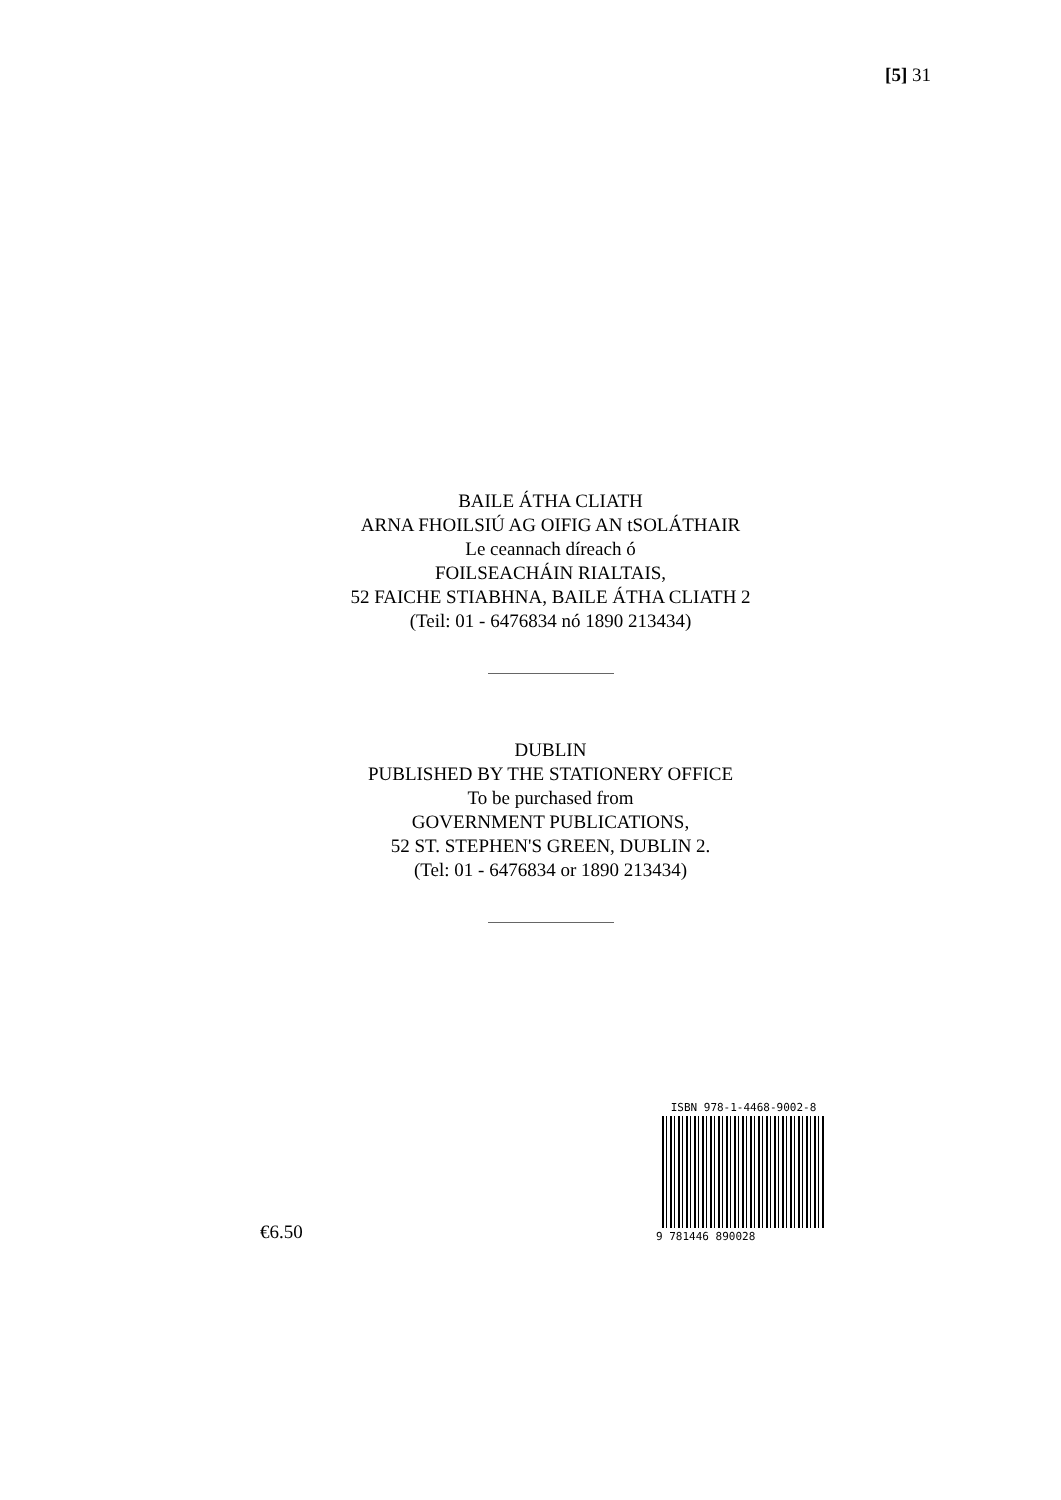[5] 31
BAILE ÁTHA CLIATH
ARNA FHOILSIÚ AG OIFIG AN tSOLÁTHAIR
Le ceannach díreach ó
FOILSEACHÁIN RIALTAIS,
52 FAICHE STIABHNA, BAILE ÁTHA CLIATH 2
(Teil: 01 - 6476834 nó 1890 213434)
DUBLIN
PUBLISHED BY THE STATIONERY OFFICE
To be purchased from
GOVERNMENT PUBLICATIONS,
52 ST. STEPHEN'S GREEN, DUBLIN 2.
(Tel: 01 - 6476834 or 1890 213434)
€6.50
ISBN 978-1-4468-9002-8
9 781446 890028